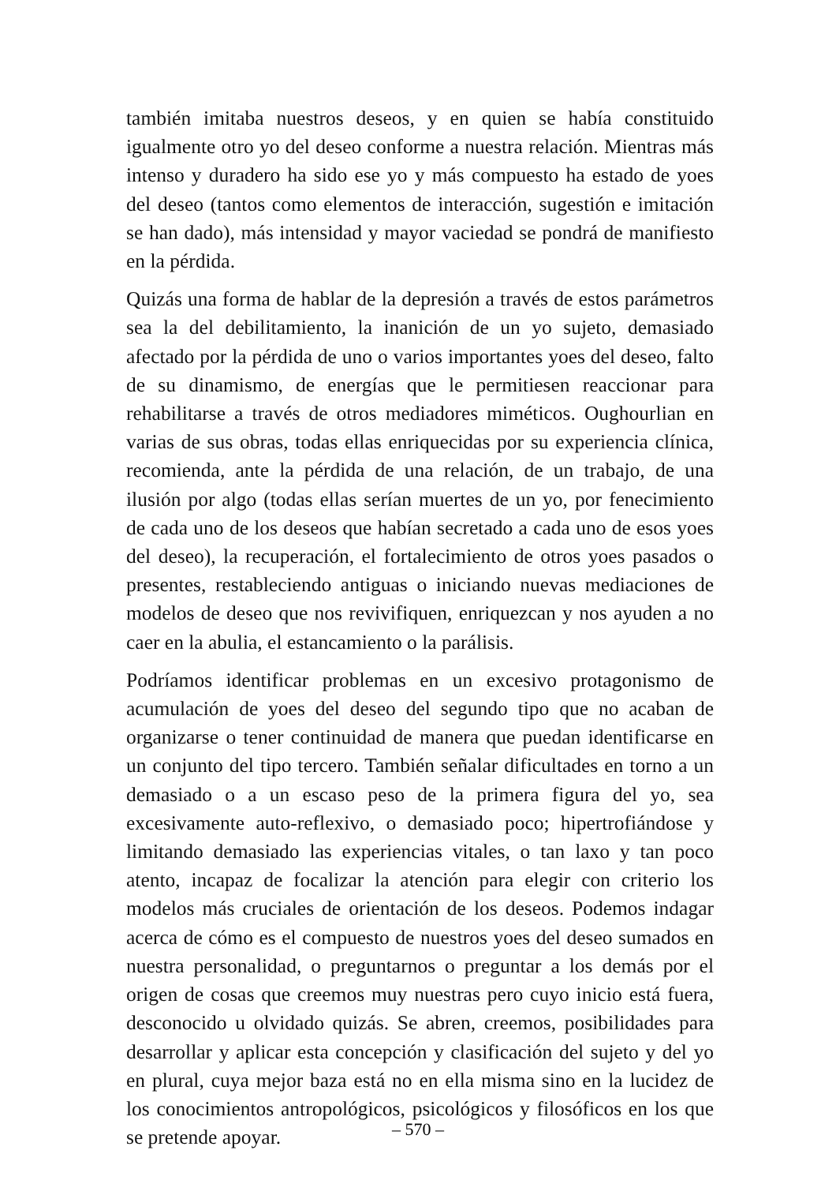también imitaba nuestros deseos, y en quien se había constituido igualmente otro yo del deseo conforme a nuestra relación. Mientras más intenso y duradero ha sido ese yo y más compuesto ha estado de yoes del deseo (tantos como elementos de interacción, sugestión e imitación se han dado), más intensidad y mayor vaciedad se pondrá de manifiesto en la pérdida.
Quizás una forma de hablar de la depresión a través de estos parámetros sea la del debilitamiento, la inanición de un yo sujeto, demasiado afectado por la pérdida de uno o varios importantes yoes del deseo, falto de su dinamismo, de energías que le permitiesen reaccionar para rehabilitarse a través de otros mediadores miméticos. Oughourlian en varias de sus obras, todas ellas enriquecidas por su experiencia clínica, recomienda, ante la pérdida de una relación, de un trabajo, de una ilusión por algo (todas ellas serían muertes de un yo, por fenecimiento de cada uno de los deseos que habían secretado a cada uno de esos yoes del deseo), la recuperación, el fortalecimiento de otros yoes pasados o presentes, restableciendo antiguas o iniciando nuevas mediaciones de modelos de deseo que nos revivifiquen, enriquezcan y nos ayuden a no caer en la abulia, el estancamiento o la parálisis.
Podríamos identificar problemas en un excesivo protagonismo de acumulación de yoes del deseo del segundo tipo que no acaban de organizarse o tener continuidad de manera que puedan identificarse en un conjunto del tipo tercero. También señalar dificultades en torno a un demasiado o a un escaso peso de la primera figura del yo, sea excesivamente auto-reflexivo, o demasiado poco; hipertrofiándose y limitando demasiado las experiencias vitales, o tan laxo y tan poco atento, incapaz de focalizar la atención para elegir con criterio los modelos más cruciales de orientación de los deseos. Podemos indagar acerca de cómo es el compuesto de nuestros yoes del deseo sumados en nuestra personalidad, o preguntarnos o preguntar a los demás por el origen de cosas que creemos muy nuestras pero cuyo inicio está fuera, desconocido u olvidado quizás. Se abren, creemos, posibilidades para desarrollar y aplicar esta concepción y clasificación del sujeto y del yo en plural, cuya mejor baza está no en ella misma sino en la lucidez de los conocimientos antropológicos, psicológicos y filosóficos en los que se pretende apoyar.
– 570 –